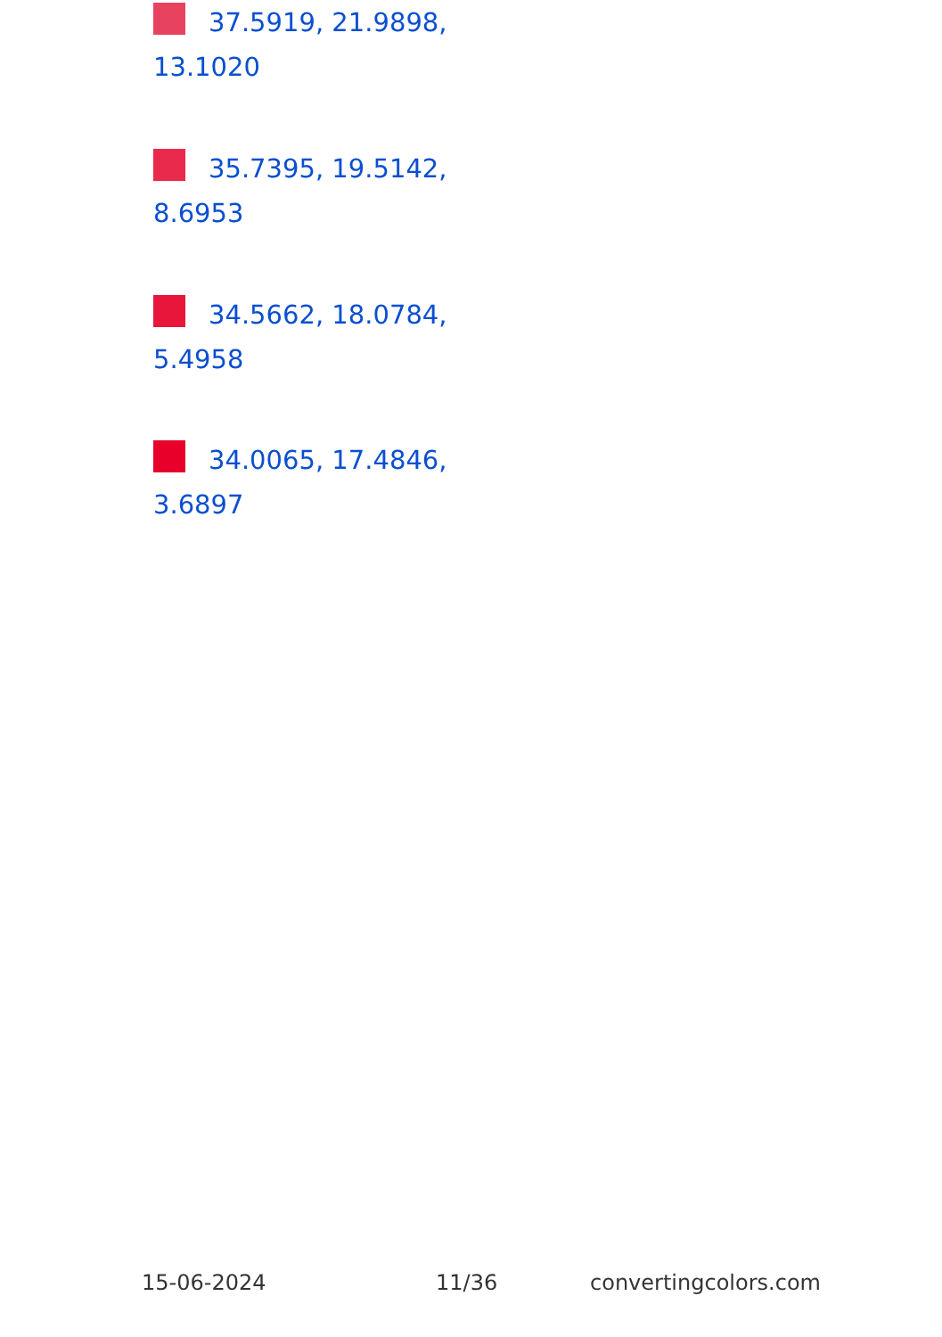37.5919, 21.9898, 13.1020
35.7395, 19.5142, 8.6953
34.5662, 18.0784, 5.4958
34.0065, 17.4846, 3.6897
15-06-2024 11/36 convertingcolors.com